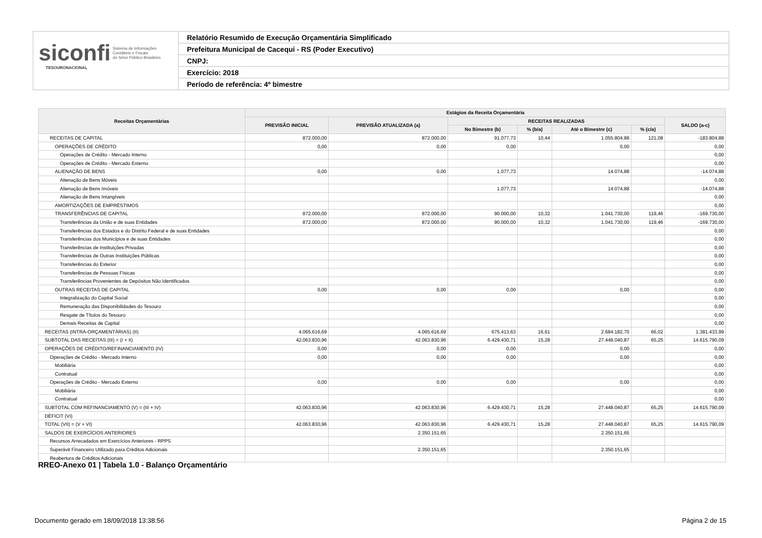siconfi Sistema de Informações
Contábeis e Fiscais
do Setor Público Brasileiro
TESOURONACIONAL
Relatório Resumido de Execução Orçamentária Simplificado
Prefeitura Municipal de Cacequi - RS (Poder Executivo)
CNPJ:
Exercício: 2018
Período de referência: 4º bimestre
| Receitas Orçamentárias | Estágios da Receita Orçamentária | | | | | | |
| --- | --- | --- | --- | --- | --- | --- | --- |
| | PREVISÃO INICIAL | PREVISÃO ATUALIZADA (a) | RECEITAS REALIZADAS | | | | SALDO (a-c) |
| | | | No Bimestre (b) | % (b/a) | Até o Bimestre (c) | % (c/a) | |
| RECEITAS DE CAPITAL | 872.000,00 | 872.000,00 | 91.077,73 | 10,44 | 1.055.804,88 | 121,08 | -183.804,88 |
| OPERAÇÕES DE CRÉDITO | 0,00 | 0,00 | 0,00 | | 0,00 | | 0,00 |
| Operações de Crédito - Mercado Interno | | | | | | | 0,00 |
| Operações de Crédito - Mercado Externo | | | | | | | 0,00 |
| ALIENAÇÃO DE BENS | 0,00 | 0,00 | 1.077,73 | | 14.074,88 | | -14.074,88 |
| Alienação de Bens Móveis | | | | | | | 0,00 |
| Alienação de Bens Imóveis | | | 1.077,73 | | 14.074,88 | | -14.074,88 |
| Alienação de Bens Intangíveis | | | | | | | 0,00 |
| AMORTIZAÇÕES DE EMPRÉSTIMOS | | | | | | | 0,00 |
| TRANSFERÊNCIAS DE CAPITAL | 872.000,00 | 872.000,00 | 90.000,00 | 10,32 | 1.041.730,00 | 119,46 | -169.730,00 |
| Transferências da União e de suas Entidades | 872.000,00 | 872.000,00 | 90.000,00 | 10,32 | 1.041.730,00 | 119,46 | -169.730,00 |
| Transferências dos Estados e do Distrito Federal e de suas Entidades | | | | | | | 0,00 |
| Transferências dos Municípios e de suas Entidades | | | | | | | 0,00 |
| Transferências de Instituições Privadas | | | | | | | 0,00 |
| Transferências de Outras Instituições Públicas | | | | | | | 0,00 |
| Transferências do Exterior | | | | | | | 0,00 |
| Transferências de Pessoas Físicas | | | | | | | 0,00 |
| Transferências Provenientes de Depósitos Não Identificados | | | | | | | 0,00 |
| OUTRAS RECEITAS DE CAPITAL | 0,00 | 0,00 | 0,00 | | 0,00 | | 0,00 |
| Integralização do Capital Social | | | | | | | 0,00 |
| Remuneração das Disponibilidades do Tesouro | | | | | | | 0,00 |
| Resgate de Títulos do Tesouro | | | | | | | 0,00 |
| Demais Receitas de Capital | | | | | | | 0,00 |
| RECEITAS (INTRA-ORÇAMENTÁRIAS) (II) | 4.065.616,69 | 4.065.616,69 | 675.413,63 | 16,61 | 2.684.182,70 | 66,02 | 1.381.433,99 |
| SUBTOTAL DAS RECEITAS (III) = (I + II) | 42.063.830,96 | 42.063.830,96 | 6.429.430,71 | 15,28 | 27.448.040,87 | 65,25 | 14.615.790,09 |
| OPERAÇÕES DE CRÉDITO/REFINANCIAMENTO (IV) | 0,00 | 0,00 | 0,00 | | 0,00 | | 0,00 |
| Operações de Crédito - Mercado Interno | 0,00 | 0,00 | 0,00 | | 0,00 | | 0,00 |
| Mobiliária | | | | | | | 0,00 |
| Contratual | | | | | | | 0,00 |
| Operações de Crédito - Mercado Externo | 0,00 | 0,00 | 0,00 | | 0,00 | | 0,00 |
| Mobiliária | | | | | | | 0,00 |
| Contratual | | | | | | | 0,00 |
| SUBTOTAL COM REFINANCIAMENTO (V) = (III + IV) | 42.063.830,96 | 42.063.830,96 | 6.429.430,71 | 15,28 | 27.448.040,87 | 65,25 | 14.615.790,09 |
| DÉFICIT (VI) | | | | | | | |
| TOTAL (VII) = (V + VI) | 42.063.830,96 | 42.063.830,96 | 6.429.430,71 | 15,28 | 27.448.040,87 | 65,25 | 14.615.790,09 |
| SALDOS DE EXERCÍCIOS ANTERIORES | | 2.350.151,65 | | | 2.350.151,65 | | |
| Recursos Arrecadados em Exercícios Anteriores - RPPS | | | | | | | |
| Superávit Financeiro Utilizado para Créditos Adicionais | | 2.350.151,65 | | | 2.350.151,65 | | |
| Reabertura de Créditos Adicionais | | | | | | | |
RREO-Anexo 01 | Tabela 1.0 - Balanço Orçamentário
Documento gerado em 18/09/2018 13:38:56 Página 2 de 15